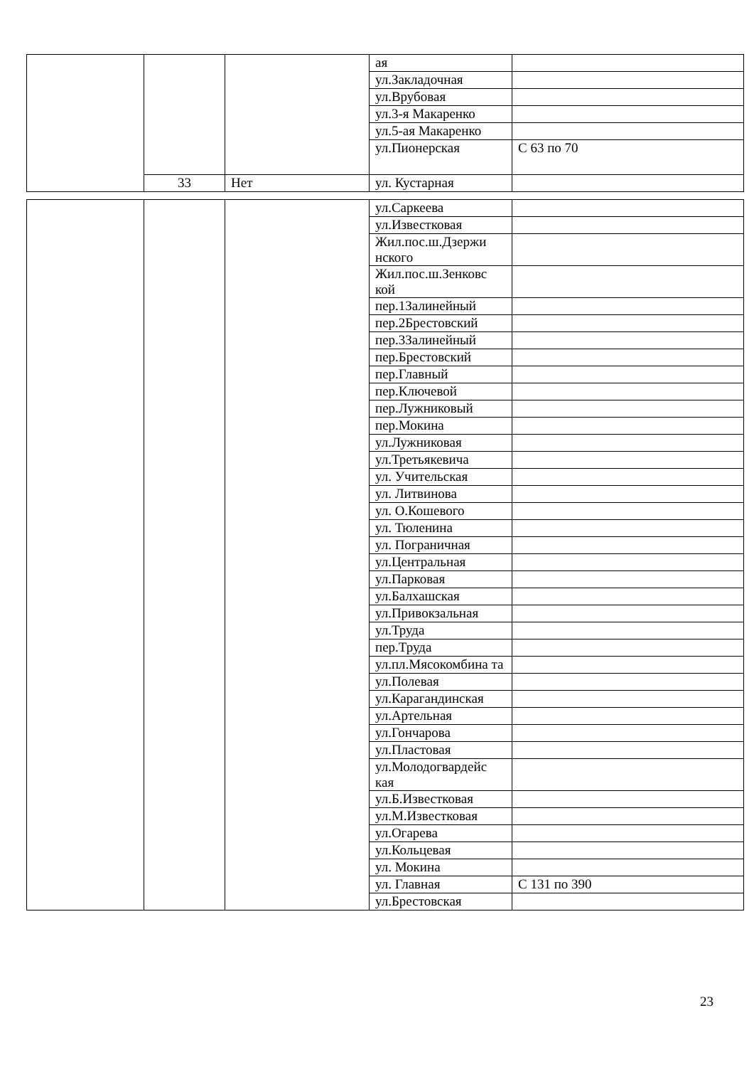| | | | ая | |
| | | | ул.Закладочная | |
| | | | ул.Врубовая | |
| | | | ул.3-я Макаренко | |
| | | | ул.5-ая Макаренко | |
| | | | ул.Пионерская | С 63 по 70 |
| | 33 | Нет | ул. Кустарная | |
| | | | ул.Саркеева | |
| | | | ул.Известковая | |
| | | | Жил.пос.ш.Дзержи нского | |
| | | | Жил.пос.ш.Зенковс кой | |
| | | | пер.1Залинейный | |
| | | | пер.2Брестовский | |
| | | | пер.3Залинейный | |
| | | | пер.Брестовский | |
| | | | пер.Главный | |
| | | | пер.Ключевой | |
| | | | пер.Лужниковый | |
| | | | пер.Мокина | |
| | | | ул.Лужниковая | |
| | | | ул.Третьякевича | |
| | | | ул. Учительская | |
| | | | ул. Литвинова | |
| | | | ул. О.Кошевого | |
| | | | ул. Тюленина | |
| | | | ул. Пограничная | |
| | | | ул.Центральная | |
| | | | ул.Парковая | |
| | | | ул.Балхашская | |
| | | | ул.Привокзальная | |
| | | | ул.Труда | |
| | | | пер.Труда | |
| | | | ул.пл.Мясокомбина та | |
| | | | ул.Полевая | |
| | | | ул.Карагандинская | |
| | | | ул.Артельная | |
| | | | ул.Гончарова | |
| | | | ул.Пластовая | |
| | | | ул.Молодогвардейс кая | |
| | | | ул.Б.Известковая | |
| | | | ул.М.Известковая | |
| | | | ул.Огарева | |
| | | | ул.Кольцевая | |
| | | | ул. Мокина | |
| | | | ул. Главная | С 131 по 390 |
| | | | ул.Брестовская | |
23